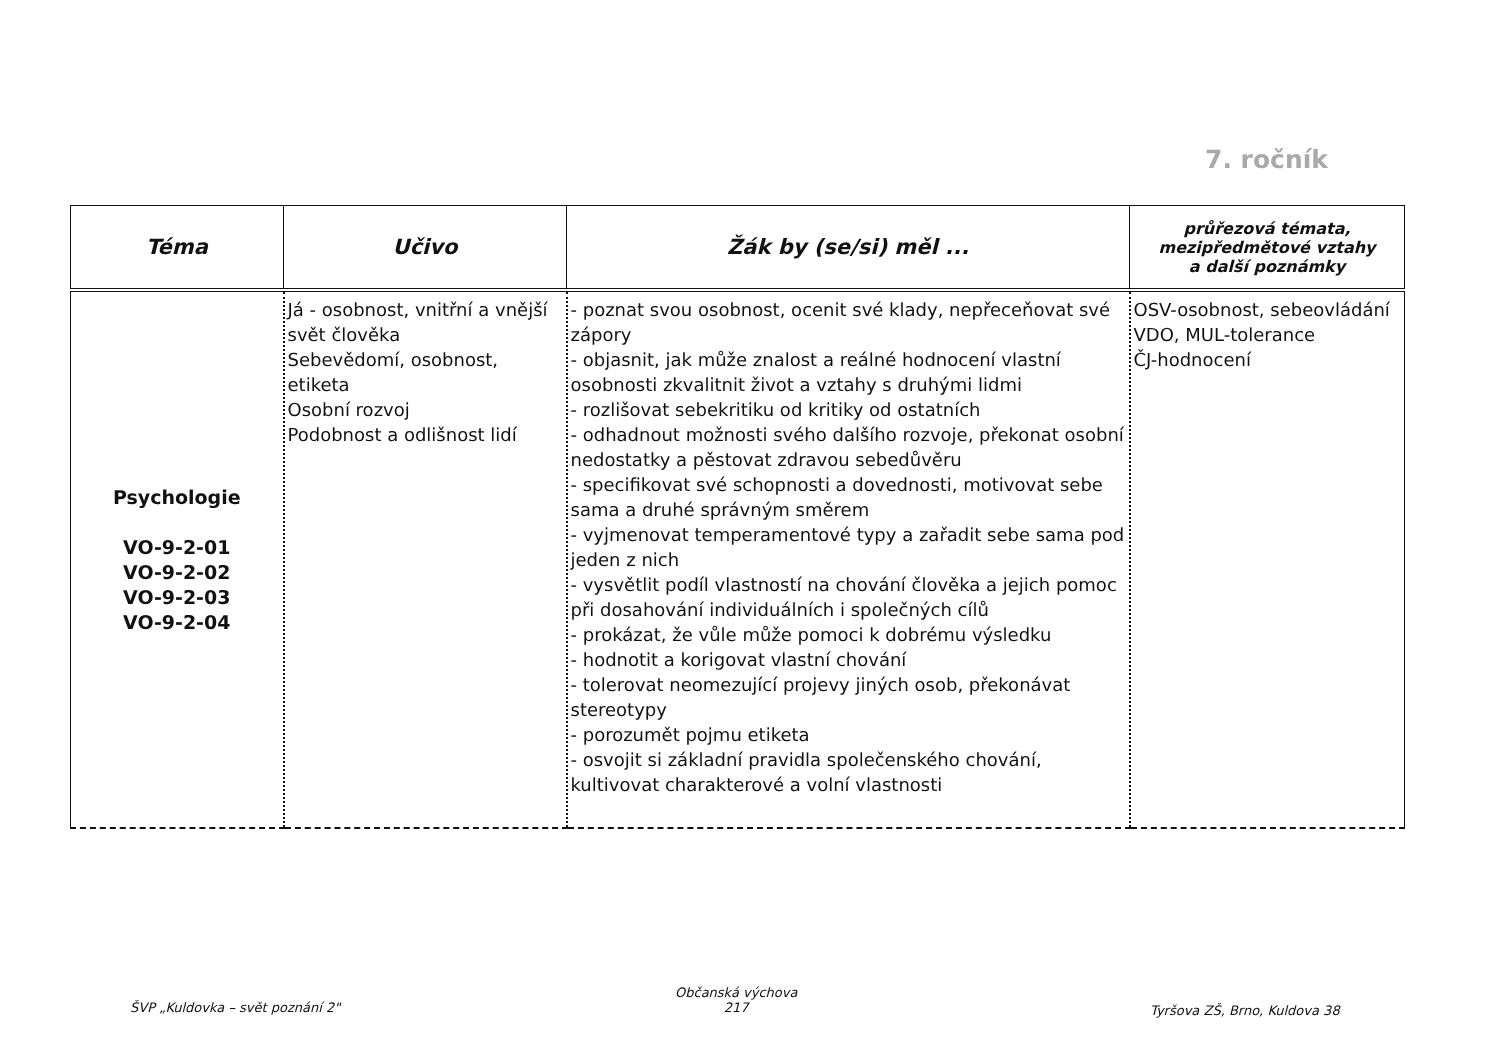7. ročník
| Téma | Učivo | Žák by (se/si) měl ... | průřezová témata, mezipředmětové vztahy a další poznámky |
| --- | --- | --- | --- |
| Psychologie VO-9-2-01 VO-9-2-02 VO-9-2-03 VO-9-2-04 | Já - osobnost, vnitřní a vnější svět člověka Sebevědomí, osobnost, etiketa Osobní rozvoj Podobnost a odlišnost lidí | - poznat svou osobnost, ocenit své klady, nepřeceňovat své zápory - objasnit, jak může znalost a reálné hodnocení vlastní osobnosti zkvalitnit život a vztahy s druhými lidmi - rozlišovat sebekritiku od kritiky od ostatních - odhadnout možnosti svého dalšího rozvoje, překonat osobní nedostatky a pěstovat zdravou sebedůvěru - specifikovat své schopnosti a dovednosti, motivovat sebe sama a druhé správným směrem - vyjmenovat temperamentové typy a zařadit sebe sama pod jeden z nich - vysvětlit podíl vlastností na chování člověka a jejich pomoc při dosahování individuálních i společných cílů - prokázat, že vůle může pomoci k dobrému výsledku - hodnotit a korigovat vlastní chování - tolerovat neomezující projevy jiných osob, překonávat stereotypy - porozumět pojmu etiketa - osvojit si základní pravidla společenského chování, kultivovat charakterové a volní vlastnosti | OSV-osobnost, sebeovládání VDO, MUL-tolerance ČJ-hodnocení |
ŠVP „Kuldovka – svět poznání 2"
Občanská výchova
217
Tyršova ZŠ, Brno, Kuldova 38